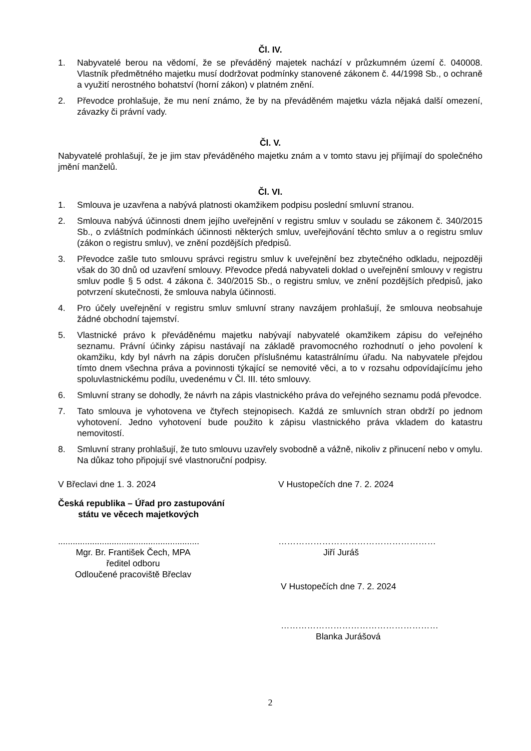Čl. IV.
1. Nabyvatelé berou na vědomí, že se převáděný majetek nachází v průzkumném území č. 040008. Vlastník předmětného majetku musí dodržovat podmínky stanovené zákonem č. 44/1998 Sb., o ochraně a využití nerostného bohatství (horní zákon) v platném znění.
2. Převodce prohlašuje, že mu není známo, že by na převáděném majetku vázla nějaká další omezení, závazky či právní vady.
Čl. V.
Nabyvatelé prohlašují, že je jim stav převáděného majetku znám a v tomto stavu jej přijímají do společného jmění manželů.
Čl. VI.
1. Smlouva je uzavřena a nabývá platnosti okamžikem podpisu poslední smluvní stranou.
2. Smlouva nabývá účinnosti dnem jejího uveřejnění v registru smluv v souladu se zákonem č. 340/2015 Sb., o zvláštních podmínkách účinnosti některých smluv, uveřejňování těchto smluv a o registru smluv (zákon o registru smluv), ve znění pozdějších předpisů.
3. Převodce zašle tuto smlouvu správci registru smluv k uveřejnění bez zbytečného odkladu, nejpozději však do 30 dnů od uzavření smlouvy. Převodce předá nabyvateli doklad o uveřejnění smlouvy v registru smluv podle § 5 odst. 4 zákona č. 340/2015 Sb., o registru smluv, ve znění pozdějších předpisů, jako potvrzení skutečnosti, že smlouva nabyla účinnosti.
4. Pro účely uveřejnění v registru smluv smluvní strany navzájem prohlašují, že smlouva neobsahuje žádné obchodní tajemství.
5. Vlastnické právo k převáděnému majetku nabývají nabyvatelé okamžikem zápisu do veřejného seznamu. Právní účinky zápisu nastávají na základě pravomocného rozhodnutí o jeho povolení k okamžiku, kdy byl návrh na zápis doručen příslušnému katastrálnímu úřadu. Na nabyvatele přejdou tímto dnem všechna práva a povinnosti týkající se nemovité věci, a to v rozsahu odpovídajícímu jeho spoluvlastnickému podílu, uvedenému v Čl. III. této smlouvy.
6. Smluvní strany se dohodly, že návrh na zápis vlastnického práva do veřejného seznamu podá převodce.
7. Tato smlouva je vyhotovena ve čtyřech stejnopisech. Každá ze smluvních stran obdrží po jednom vyhotovení. Jedno vyhotovení bude použito k zápisu vlastnického práva vkladem do katastru nemovitostí.
8. Smluvní strany prohlašují, že tuto smlouvu uzavřely svobodně a vážně, nikoliv z přinucení nebo v omylu. Na důkaz toho připojují své vlastnoruční podpisy.
V Břeclavi dne 1. 3. 2024
Česká republika – Úřad pro zastupování
státu ve věcech majetkových
..........................................................
Mgr. Br. František Čech, MPA
ředitel odboru
Odloučené pracoviště Břeclav
V Hustopečích dne 7. 2. 2024
………………………………………………
Jiří Juráš
V Hustopečích dne 7. 2. 2024
………………………………………………
Blanka Jurášová
2